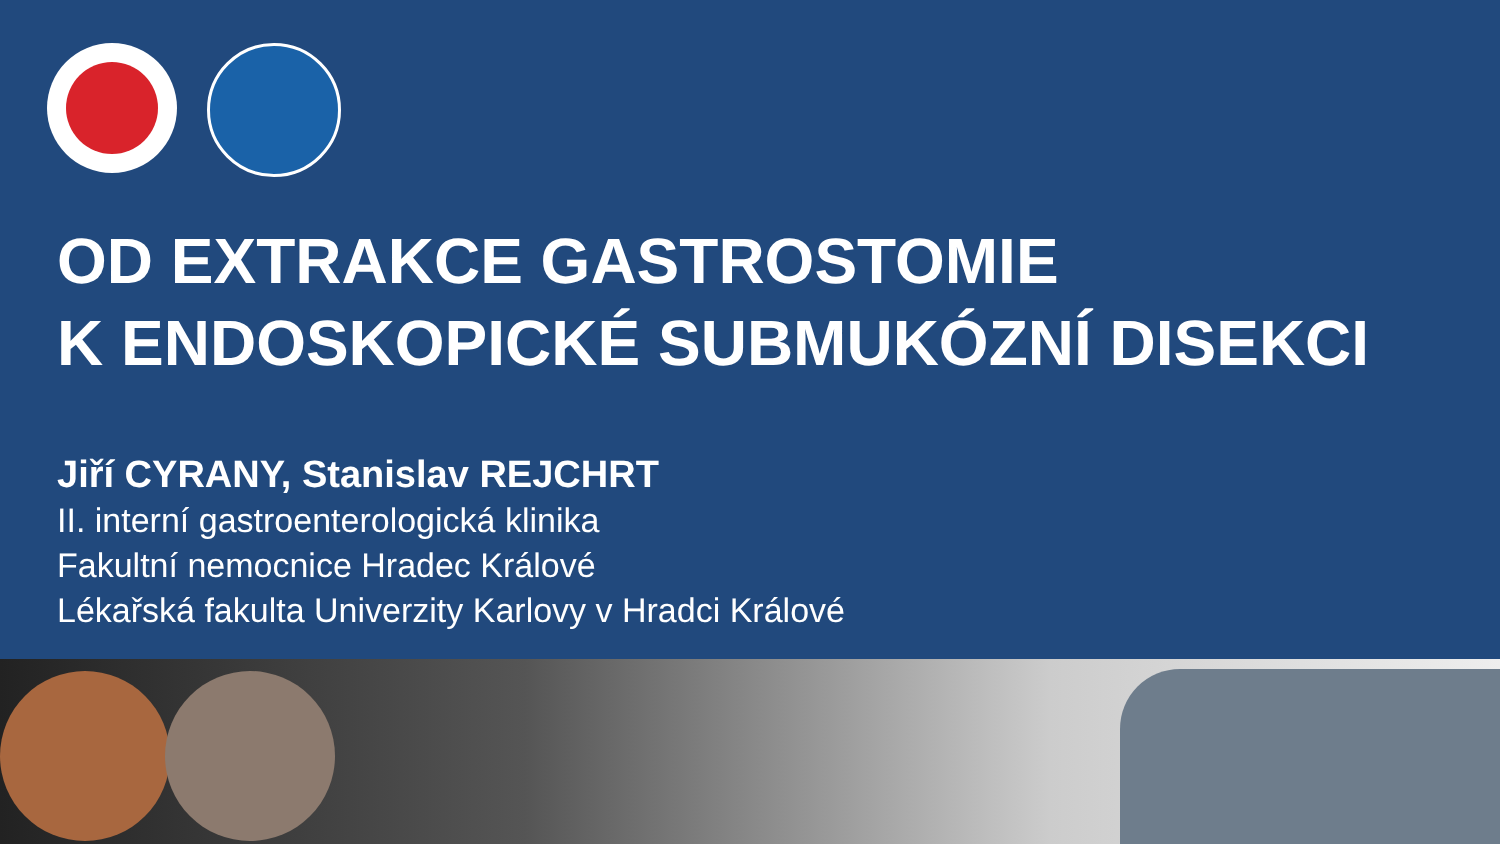OD EXTRAKCE GASTROSTOMIE
K ENDOSKOPICKÉ SUBMUKÓZNÍ DISEKCI
Jiří CYRANY, Stanislav REJCHRT
II. interní gastroenterologická klinika
Fakultní nemocnice Hradec Králové
Lékařská fakulta Univerzity Karlovy v Hradci Králové